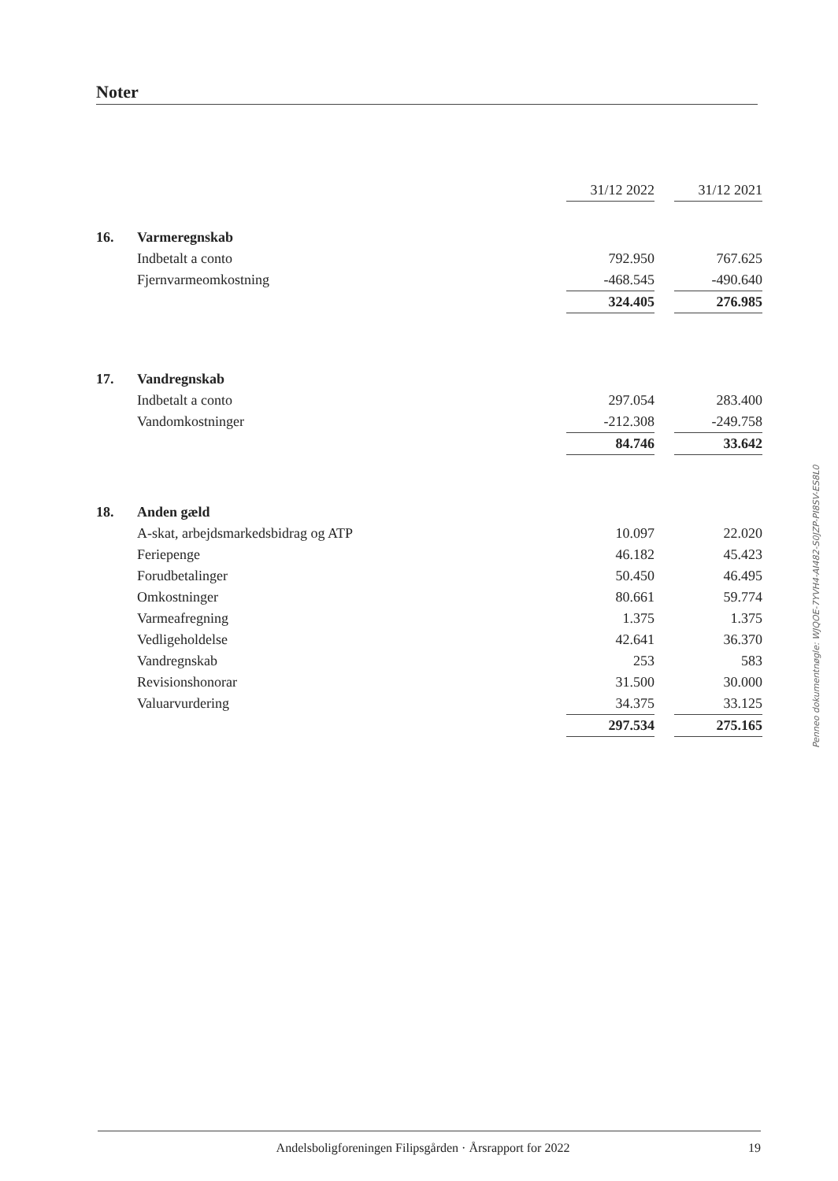Noter
| | | 31/12 2022 | | 31/12 2021 |
| 16. | Varmeregnskab | | | |
| | Indbetalt a conto | 792.950 | | 767.625 |
| | Fjernvarmeomkostning | -468.545 | | -490.640 |
| | | 324.405 | | 276.985 |
| 17. | Vandregnskab | | | |
| | Indbetalt a conto | 297.054 | | 283.400 |
| | Vandomkostninger | -212.308 | | -249.758 |
| | | 84.746 | | 33.642 |
| 18. | Anden gæld | | | |
| | A-skat, arbejdsmarkedsbidrag og ATP | 10.097 | | 22.020 |
| | Feriepenge | 46.182 | | 45.423 |
| | Forudbetalinger | 50.450 | | 46.495 |
| | Omkostninger | 80.661 | | 59.774 |
| | Varmeafregning | 1.375 | | 1.375 |
| | Vedligeholdelse | 42.641 | | 36.370 |
| | Vandregnskab | 253 | | 583 |
| | Revisionshonorar | 31.500 | | 30.000 |
| | Valuarvurdering | 34.375 | | 33.125 |
| | | 297.534 | | 275.165 |
Penneo dokumentnøgle: WJQOE-7YVH4-AI482-S0JZP-PI8SV-ES8L0
Andelsboligforeningen Filipsgården · Årsrapport for 2022 19